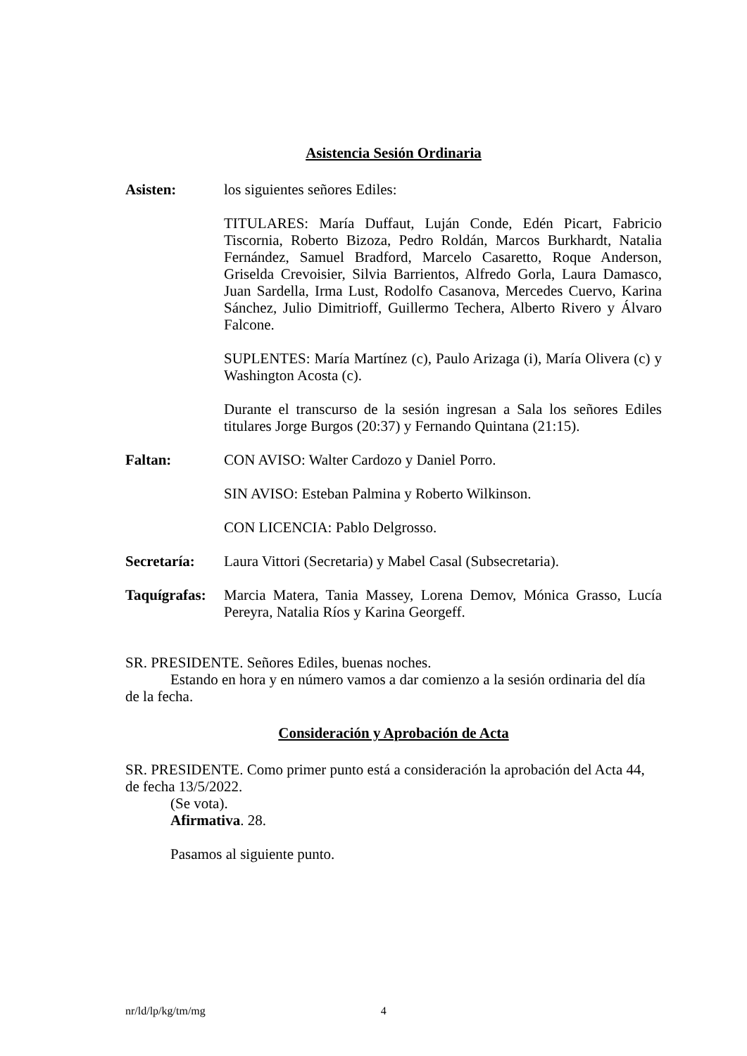Asistencia Sesión Ordinaria
Asisten: los siguientes señores Ediles:
TITULARES: María Duffaut, Luján Conde, Edén Picart, Fabricio Tiscornia, Roberto Bizoza, Pedro Roldán, Marcos Burkhardt, Natalia Fernández, Samuel Bradford, Marcelo Casaretto, Roque Anderson, Griselda Crevoisier, Silvia Barrientos, Alfredo Gorla, Laura Damasco, Juan Sardella, Irma Lust, Rodolfo Casanova, Mercedes Cuervo, Karina Sánchez, Julio Dimitrioff, Guillermo Techera, Alberto Rivero y Álvaro Falcone.
SUPLENTES: María Martínez (c), Paulo Arizaga (i), María Olivera (c) y Washington Acosta (c).
Durante el transcurso de la sesión ingresan a Sala los señores Ediles titulares Jorge Burgos (20:37) y Fernando Quintana (21:15).
Faltan: CON AVISO: Walter Cardozo y Daniel Porro.
SIN AVISO: Esteban Palmina y Roberto Wilkinson.
CON LICENCIA: Pablo Delgrosso.
Secretaría: Laura Vittori (Secretaria) y Mabel Casal (Subsecretaria).
Taquígrafas:
Marcia Matera, Tania Massey, Lorena Demov, Mónica Grasso, Lucía Pereyra, Natalia Ríos y Karina Georgeff.
SR. PRESIDENTE. Señores Ediles, buenas noches.
Estando en hora y en número vamos a dar comienzo a la sesión ordinaria del día de la fecha.
Consideración y Aprobación de Acta
SR. PRESIDENTE. Como primer punto está a consideración la aprobación del Acta 44, de fecha 13/5/2022.
(Se vota).
Afirmativa. 28.
Pasamos al siguiente punto.
nr/ld/lp/kg/tm/mg 4